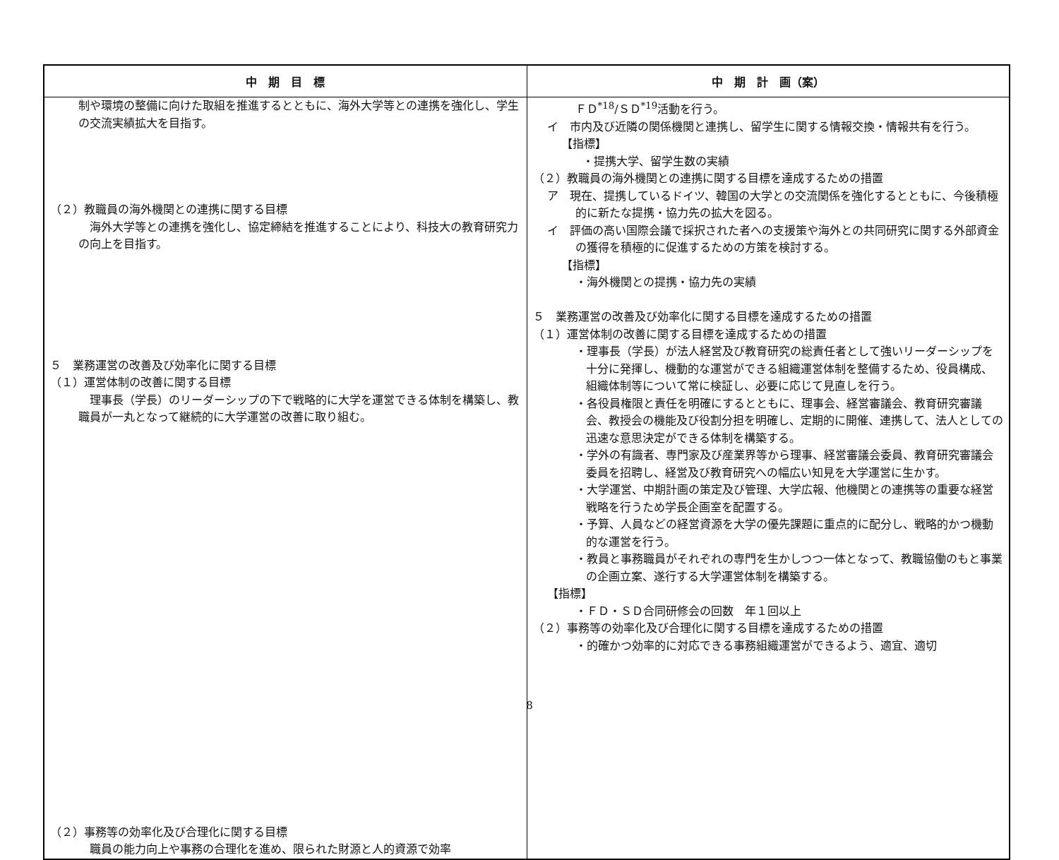| 中 期 目 標 | 中 期 計 画（案） |
| --- | --- |
| 制や環境の整備に向けた取組を推進するとともに、海外大学等との連携を強化し、学生の交流実績拡大を目指す。 （２）教職員の海外機関との連携に関する目標 海外大学等との連携を強化し、協定締結を推進することにより、科技大の教育研究力の向上を目指す。 ５ 業務運営の改善及び効率化に関する目標 （１）運営体制の改善に関する目標 理事長（学長）のリーダーシップの下で戦略的に大学を運営できる体制を構築し、教職員が一丸となって継続的に大学運営の改善に取り組む。 （２）事務等の効率化及び合理化に関する目標 職員の能力向上や事務の合理化を進め、限られた財源と人的資源で効率 | ＦＤ<sup>*18</sup>/ＳＤ<sup>*19</sup>活動を行う。 イ 市内及び近隣の関係機関と連携し、留学生に関する情報交換・情報共有を行う。 【指標】 ・提携大学、留学生数の実績 （２）教職員の海外機関との連携に関する目標を達成するための措置 ア 現在、提携しているドイツ、韓国の大学との交流関係を強化するとともに、今後積極的に新たな提携・協力先の拡大を図る。 イ 評価の高い国際会議で採択された者への支援策や海外との共同研究に関する外部資金の獲得を積極的に促進するための方策を検討する。 【指標】 ・海外機関との提携・協力先の実績 ５ 業務運営の改善及び効率化に関する目標を達成するための措置 （１）運営体制の改善に関する目標を達成するための措置 ・理事長（学長）が法人経営及び教育研究の総責任者として強いリーダーシップを十分に発揮し、機動的な運営ができる組織運営体制を整備するため、役員構成、組織体制等について常に検証し、必要に応じて見直しを行う。 ・各役員権限と責任を明確にするとともに、理事会、経営審議会、教育研究審議会、教授会の機能及び役割分担を明確し、定期的に開催、連携して、法人としての迅速な意思決定ができる体制を構築する。 ・学外の有識者、専門家及び産業界等から理事、経営審議会委員、教育研究審議会委員を招聘し、経営及び教育研究への幅広い知見を大学運営に生かす。 ・大学運営、中期計画の策定及び管理、大学広報、他機関との連携等の重要な経営戦略を行うため学長企画室を配置する。 ・予算、人員などの経営資源を大学の優先課題に重点的に配分し、戦略的かつ機動的な運営を行う。 ・教員と事務職員がそれぞれの専門を生かしつつ一体となって、教職協働のもと事業の企画立案、遂行する大学運営体制を構築する。 【指標】 ・ＦＤ・ＳＤ合同研修会の回数 年１回以上 （２）事務等の効率化及び合理化に関する目標を達成するための措置 ・的確かつ効率的に対応できる事務組織運営ができるよう、適宜、適切 |
8